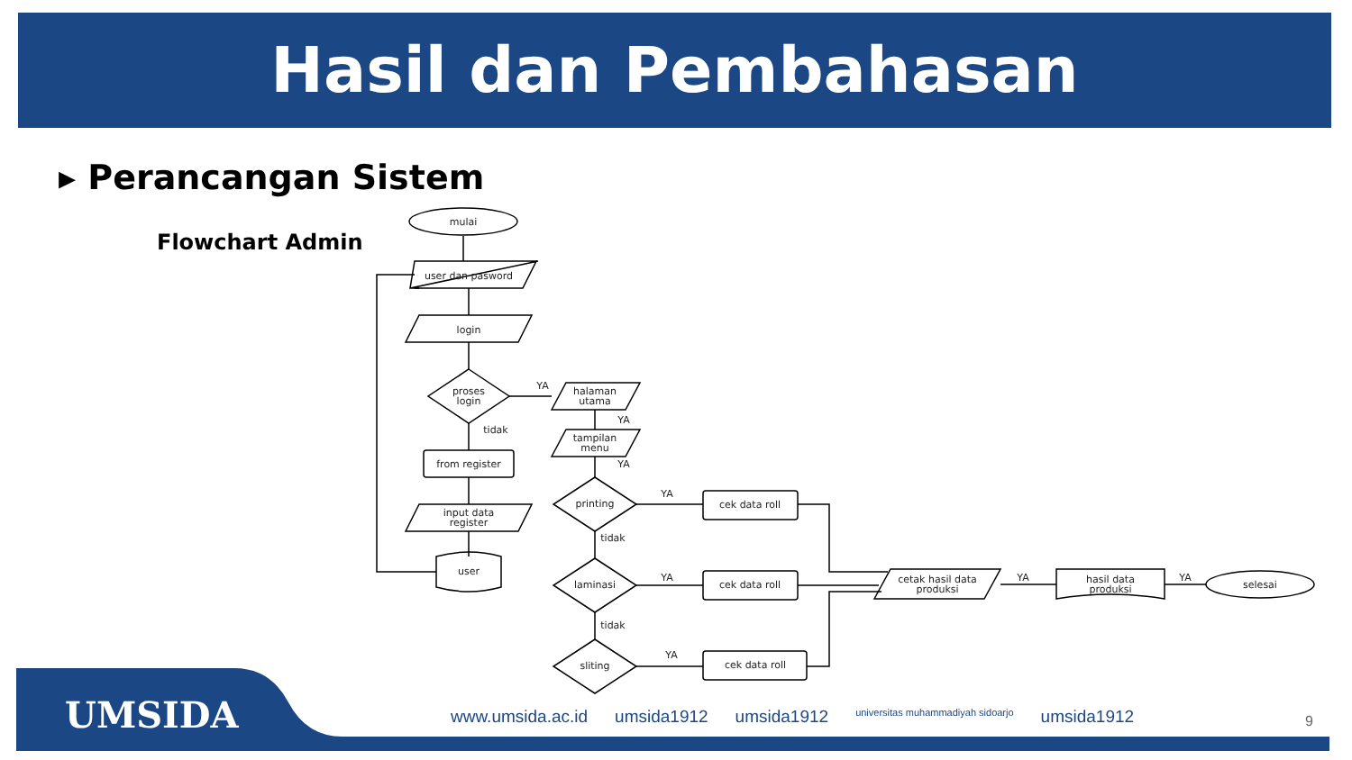Hasil dan Pembahasan
▸ Perancangan Sistem
Flowchart Admin
mulai
user dan pasword
login
proses
login
from register
input data
register
user
halaman
utama
tampilan
menu
printing
laminasi
sliting
cek data roll
cek data roll
cek data roll
cetak hasil data
produksi
hasil data
produksi
selesai
YA
tidak
YA
YA
YA
tidak
YA
tidak
YA
YA
YA
UMSIDA
www.umsida.ac.id umsida1912 umsida1912 universitas muhammadiyah sidoarjo umsida1912
9